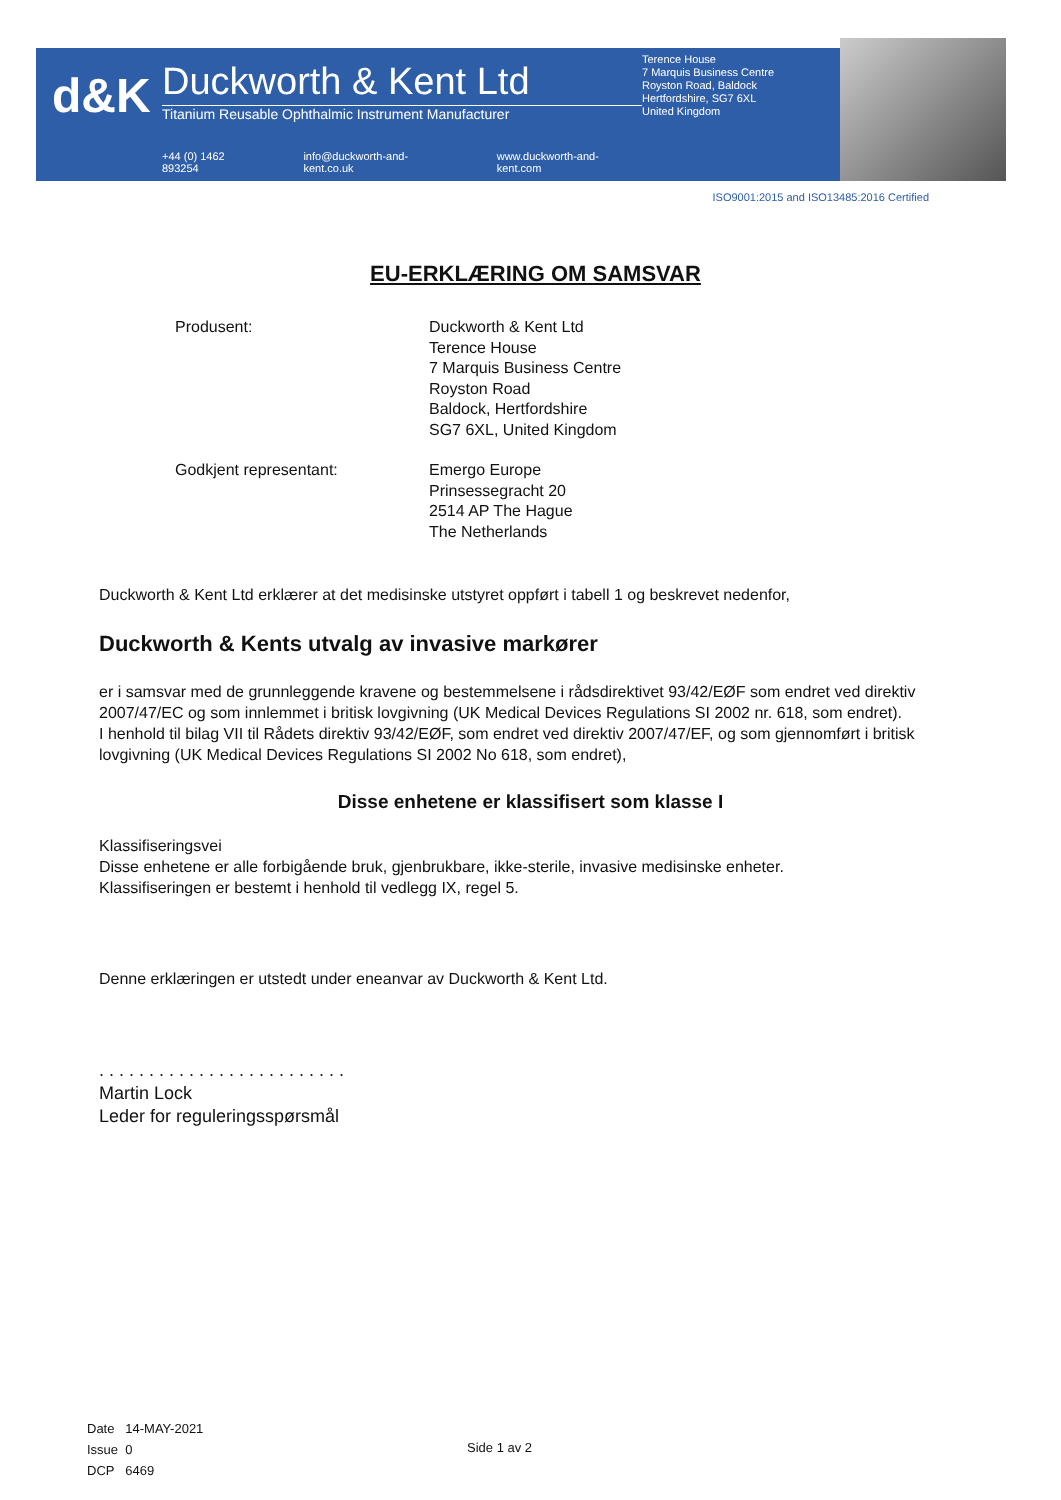d&K
Duckworth & Kent Ltd
Titanium Reusable Ophthalmic Instrument Manufacturer
+44 (0) 1462 893254 info@duckworth-and-kent.co.uk www.duckworth-and-kent.com
Terence House
7 Marquis Business Centre
Royston Road, Baldock
Hertfordshire, SG7 6XL
United Kingdom
ISO9001:2015 and ISO13485:2016 Certified
EU-ERKLÆRING OM SAMSVAR
Produsent: Duckworth & Kent Ltd
Terence House
7 Marquis Business Centre
Royston Road
Baldock, Hertfordshire
SG7 6XL, United Kingdom
Godkjent representant: Emergo Europe
Prinsessegracht 20
2514 AP The Hague
The Netherlands
Duckworth & Kent Ltd erklærer at det medisinske utstyret oppført i tabell 1 og beskrevet nedenfor,
Duckworth & Kents utvalg av invasive markører
er i samsvar med de grunnleggende kravene og bestemmelsene i rådsdirektivet 93/42/EØF som endret ved direktiv 2007/47/EC og som innlemmet i britisk lovgivning (UK Medical Devices Regulations SI 2002 nr. 618, som endret).
I henhold til bilag VII til Rådets direktiv 93/42/EØF, som endret ved direktiv 2007/47/EF, og som gjennomført i britisk lovgivning (UK Medical Devices Regulations SI 2002 No 618, som endret),
Disse enhetene er klassifisert som klasse I
Klassifiseringsvei
Disse enhetene er alle forbigående bruk, gjenbrukbare, ikke-sterile, invasive medisinske enheter.
Klassifiseringen er bestemt i henhold til vedlegg IX, regel 5.
Denne erklæringen er utstedt under eneanvar av Duckworth & Kent Ltd.
. . . . . . . . . . . . . . . . . . . . . . . . .
Martin Lock
Leder for reguleringsspørsmål
Date 14-MAY-2021
Issue 0
DCP 6469
Side 1 av 2